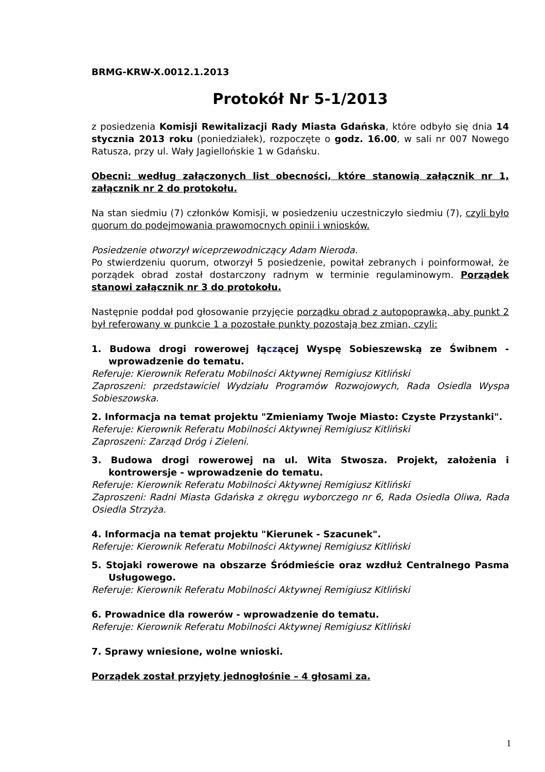BRMG-KRW-X.0012.1.2013
Protokół Nr 5-1/2013
z posiedzenia Komisji Rewitalizacji Rady Miasta Gdańska, które odbyło się dnia 14 stycznia 2013 roku (poniedziałek), rozpoczęte o godz. 16.00, w sali nr 007 Nowego Ratusza, przy ul. Wały Jagiellońskie 1 w Gdańsku.
Obecni: według załączonych list obecności, które stanowią załącznik nr 1, załącznik nr 2 do protokołu.
Na stan siedmiu (7) członków Komisji, w posiedzeniu uczestniczyło siedmiu (7), czyli było quorum do podejmowania prawomocnych opinii i wniosków.
Posiedzenie otworzył wiceprzewodniczący Adam Nieroda.
Po stwierdzeniu quorum, otworzył 5 posiedzenie, powitał zebranych i poinformował, że porządek obrad został dostarczony radnym w terminie regulaminowym. Porządek stanowi załącznik nr 3 do protokołu.
Następnie poddał pod głosowanie przyjęcie porządku obrad z autopoprawką, aby punkt 2 był referowany w punkcie 1 a pozostałe punkty pozostają bez zmian, czyli:
1. Budowa drogi rowerowej łączącej Wyspę Sobieszewską ze Świbnem - wprowadzenie do tematu.
Referuje: Kierownik Referatu Mobilności Aktywnej Remigiusz Kitliński
Zaproszeni: przedstawiciel Wydziału Programów Rozwojowych, Rada Osiedla Wyspa Sobieszowska.
2. Informacja na temat projektu "Zmieniamy Twoje Miasto: Czyste Przystanki".
Referuje: Kierownik Referatu Mobilności Aktywnej Remigiusz Kitliński
Zaproszeni: Zarząd Dróg i Zieleni.
3. Budowa drogi rowerowej na ul. Wita Stwosza. Projekt, założenia i kontrowersje - wprowadzenie do tematu.
Referuje: Kierownik Referatu Mobilności Aktywnej Remigiusz Kitliński
Zaproszeni: Radni Miasta Gdańska z okręgu wyborczego nr 6, Rada Osiedla Oliwa, Rada Osiedla Strzyża.
4. Informacja na temat projektu "Kierunek - Szacunek".
Referuje: Kierownik Referatu Mobilności Aktywnej Remigiusz Kitliński
5. Stojaki rowerowe na obszarze Śródmieście oraz wzdłuż Centralnego Pasma Usługowego.
Referuje: Kierownik Referatu Mobilności Aktywnej Remigiusz Kitliński
6. Prowadnice dla rowerów - wprowadzenie do tematu.
Referuje: Kierownik Referatu Mobilności Aktywnej Remigiusz Kitliński
7. Sprawy wniesione, wolne wnioski.
Porządek został przyjęty jednogłośnie – 4 głosami za.
1